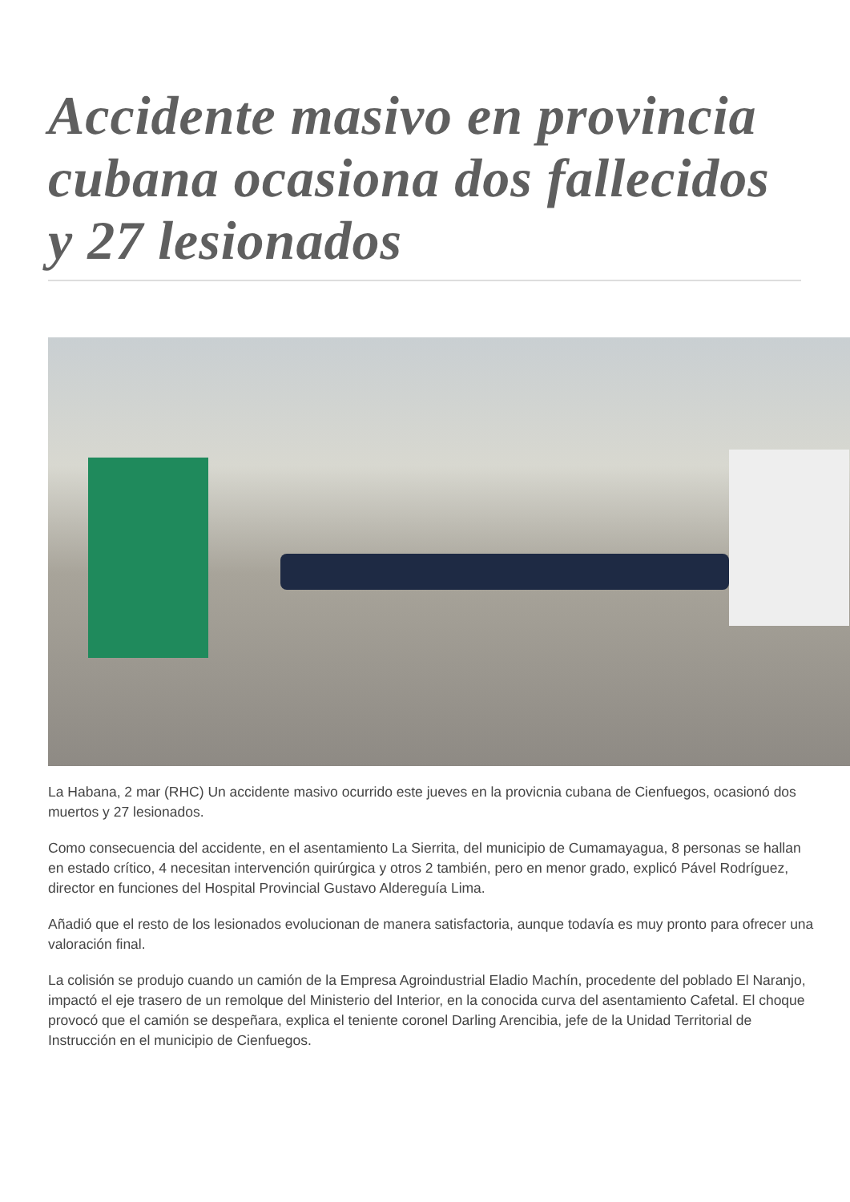Accidente masivo en provincia cubana ocasiona dos fallecidos y 27 lesionados
La Habana, 2 mar (RHC) Un accidente masivo ocurrido este jueves en la provicnia cubana de Cienfuegos, ocasionó dos muertos y 27 lesionados.
Como consecuencia del accidente, en el asentamiento La Sierrita, del municipio de Cumamayagua, 8 personas se hallan en estado crítico, 4 necesitan intervención quirúrgica y otros 2 también, pero en menor grado, explicó Pável Rodríguez, director en funciones del Hospital Provincial Gustavo Aldereguía Lima.
Añadió que el resto de los lesionados evolucionan de manera satisfactoria, aunque todavía es muy pronto para ofrecer una valoración final.
La colisión se produjo cuando un camión de la Empresa Agroindustrial Eladio Machín, procedente del poblado El Naranjo, impactó el eje trasero de un remolque del Ministerio del Interior, en la conocida curva del asentamiento Cafetal. El choque provocó que el camión se despeñara, explica el teniente coronel Darling Arencibia, jefe de la Unidad Territorial de Instrucción en el municipio de Cienfuegos.